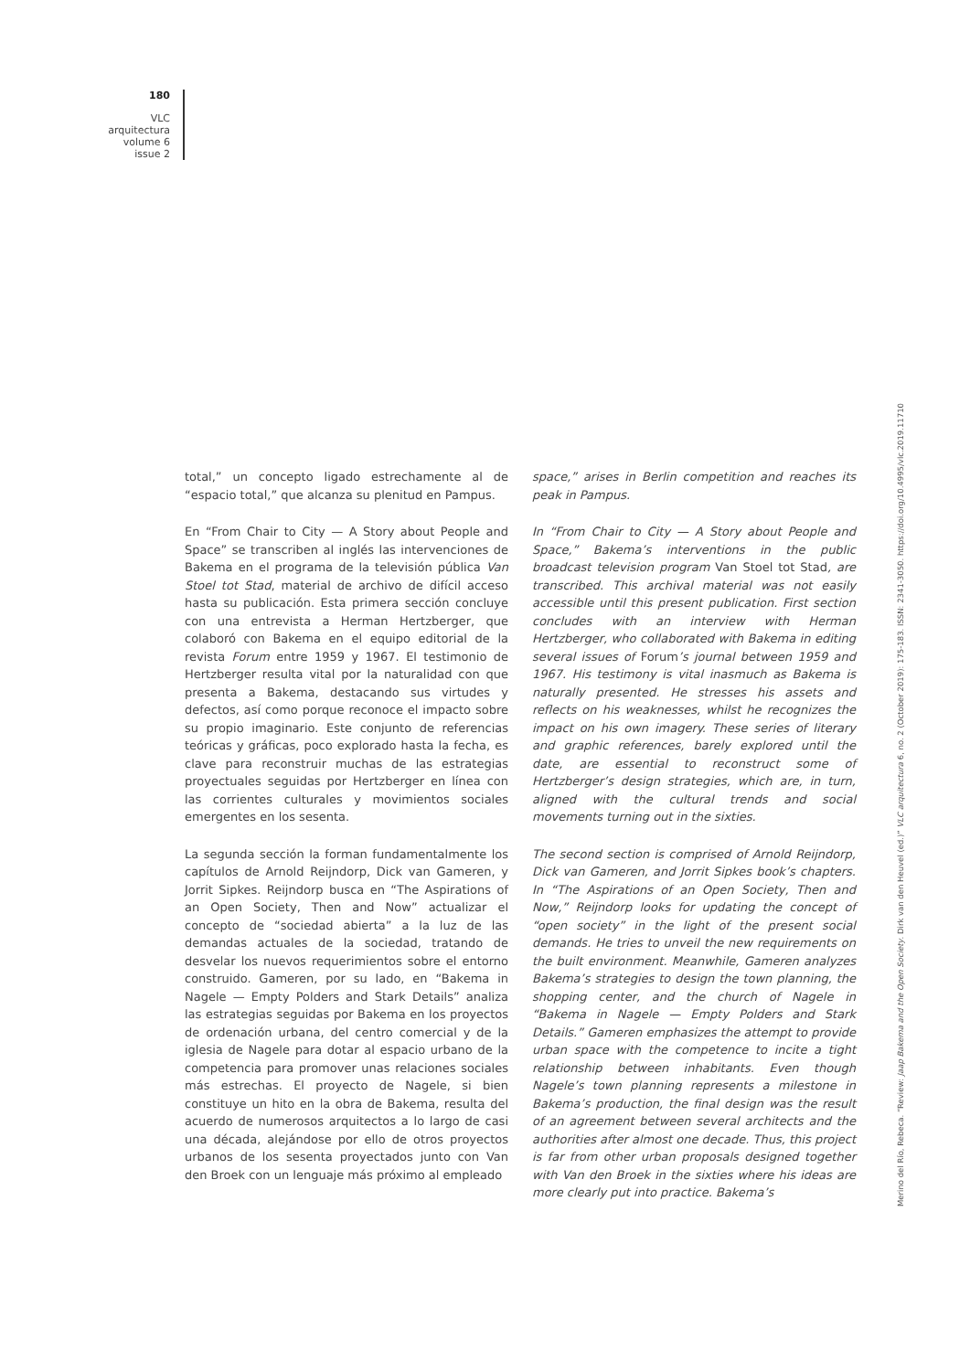180
VLC
arquitectura
volume 6
issue 2
total,” un concepto ligado estrechamente al de “espacio total,” que alcanza su plenitud en Pampus.
En “From Chair to City — A Story about People and Space” se transcriben al inglés las intervenciones de Bakema en el programa de la televisión pública Van Stoel tot Stad, material de archivo de difícil acceso hasta su publicación. Esta primera sección concluye con una entrevista a Herman Hertzberger, que colaboró con Bakema en el equipo editorial de la revista Forum entre 1959 y 1967. El testimonio de Hertzberger resulta vital por la naturalidad con que presenta a Bakema, destacando sus virtudes y defectos, así como porque reconoce el impacto sobre su propio imaginario. Este conjunto de referencias teóricas y gráficas, poco explorado hasta la fecha, es clave para reconstruir muchas de las estrategias proyectuales seguidas por Hertzberger en línea con las corrientes culturales y movimientos sociales emergentes en los sesenta.
La segunda sección la forman fundamentalmente los capítulos de Arnold Reijndorp, Dick van Gameren, y Jorrit Sipkes. Reijndorp busca en “The Aspirations of an Open Society, Then and Now” actualizar el concepto de “sociedad abierta” a la luz de las demandas actuales de la sociedad, tratando de desvelar los nuevos requerimientos sobre el entorno construido. Gameren, por su lado, en “Bakema in Nagele — Empty Polders and Stark Details” analiza las estrategias seguidas por Bakema en los proyectos de ordenación urbana, del centro comercial y de la iglesia de Nagele para dotar al espacio urbano de la competencia para promover unas relaciones sociales más estrechas. El proyecto de Nagele, si bien constituye un hito en la obra de Bakema, resulta del acuerdo de numerosos arquitectos a lo largo de casi una década, alejándose por ello de otros proyectos urbanos de los sesenta proyectados junto con Van den Broek con un lenguaje más próximo al empleado
space,” arises in Berlin competition and reaches its peak in Pampus.
In “From Chair to City — A Story about People and Space,” Bakema’s interventions in the public broadcast television program Van Stoel tot Stad, are transcribed. This archival material was not easily accessible until this present publication. First section concludes with an interview with Herman Hertzberger, who collaborated with Bakema in editing several issues of Forum’s journal between 1959 and 1967. His testimony is vital inasmuch as Bakema is naturally presented. He stresses his assets and reflects on his weaknesses, whilst he recognizes the impact on his own imagery. These series of literary and graphic references, barely explored until the date, are essential to reconstruct some of Hertzberger’s design strategies, which are, in turn, aligned with the cultural trends and social movements turning out in the sixties.
The second section is comprised of Arnold Reijndorp, Dick van Gameren, and Jorrit Sipkes book’s chapters. In “The Aspirations of an Open Society, Then and Now,” Reijndorp looks for updating the concept of “open society” in the light of the present social demands. He tries to unveil the new requirements on the built environment. Meanwhile, Gameren analyzes Bakema’s strategies to design the town planning, the shopping center, and the church of Nagele in “Bakema in Nagele — Empty Polders and Stark Details.” Gameren emphasizes the attempt to provide urban space with the competence to incite a tight relationship between inhabitants. Even though Nagele’s town planning represents a milestone in Bakema’s production, the final design was the result of an agreement between several architects and the authorities after almost one decade. Thus, this project is far from other urban proposals designed together with Van den Broek in the sixties where his ideas are more clearly put into practice. Bakema’s
Merino del Río, Rebeca. “Review: Jaap Bakema and the Open Society. Dirk van den Heuvel (ed.)” VLC arquitectura 6, no. 2 (October 2019): 175-183. ISSN: 2341-3050. https://doi.org/10.4995/vlc.2019.11710